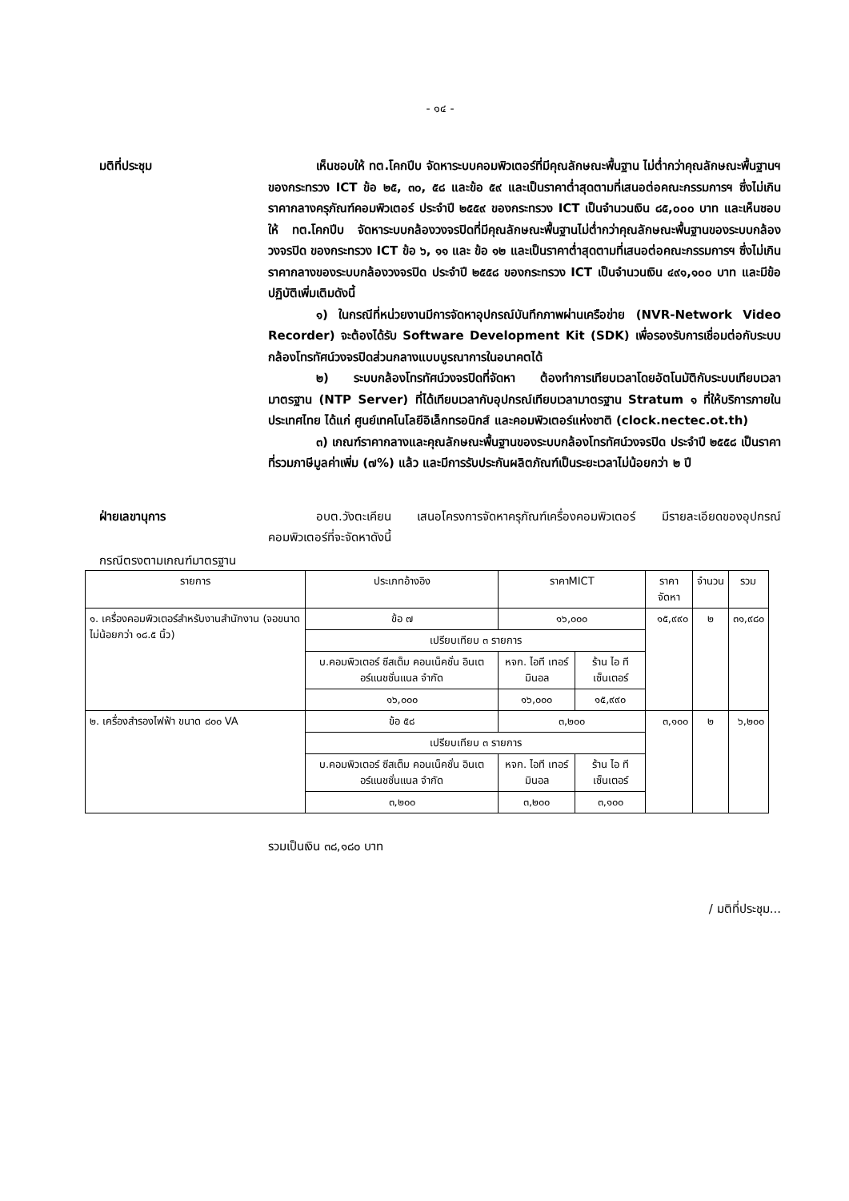- ๑๔ -
มติที่ประชุม เห็นชอบให้ ทต.โคกปีบ จัดหาระบบคอมพิวเตอร์ที่มีคุณลักษณะพื้นฐาน ไม่ต่ำกว่าคุณลักษณะพื้นฐานฯ ของกระทรวง ICT ข้อ ๒๕, ๓๐, ๕๘ และข้อ ๕๙ และเป็นราคาต่ำสุดตามที่เสนอต่อคณะกรรมการฯ ซึ่งไม่เกินราคากลางครุภัณฑ์คอมพิวเตอร์ ประจำปี ๒๕๕๙ ของกระทรวง ICT เป็นจำนวนเงิน ๘๕,๐๐๐ บาท และเห็นชอบให้ ทต.โคกปีบ จัดหาระบบกล้องวงจรปิดที่มีคุณลักษณะพื้นฐานไม่ต่ำกว่าคุณลักษณะพื้นฐานของระบบกล้องวงจรปิด ของกระทรวง ICT ข้อ ๖, ๑๑ และ ข้อ ๑๒ และเป็นราคาต่ำสุดตามที่เสนอต่อคณะกรรมการฯ ซึ่งไม่เกินราคากลางของระบบกล้องวงจรปิด ประจำปี ๒๕๕๘ ของกระทรวง ICT เป็นจำนวนเงิน ๔๙๑,๑๐๐ บาท และมีข้อปฏิบัติเพิ่มเติมดังนี้
๑) ในกรณีที่หน่วยงานมีการจัดหาอุปกรณ์บันทึกภาพผ่านเครือข่าย (NVR-Network Video Recorder) จะต้องได้รับ Software Development Kit (SDK) เพื่อรองรับการเชื่อมต่อกับระบบกล้องโทรทัศน์วงจรปิดส่วนกลางแบบบูรณาการในอนาคตได้
๒) ระบบกล้องโทรทัศน์วงจรปิดที่จัดหา ต้องทำการเทียบเวลาโดยอัตโนมัติกับระบบเทียบเวลามาตรฐาน (NTP Server) ที่ได้เทียบเวลากับอุปกรณ์เทียบเวลามาตรฐาน Stratum ๑ ที่ให้บริการภายในประเทศไทย ได้แก่ ศูนย์เทคโนโลยีอิเล็กทรอนิกส์ และคอมพิวเตอร์แห่งชาติ (clock.nectec.ot.th)
๓) เกณฑ์ราคากลางและคุณลักษณะพื้นฐานของระบบกล้องโทรทัศน์วงจรปิด ประจำปี ๒๕๕๘ เป็นราคาที่รวมภาษีมูลค่าเพิ่ม (๗%) แล้ว และมีการรับประกันผลิตภัณฑ์เป็นระยะเวลาไม่น้อยกว่า ๒ ปี
ฝ่ายเลขานุการ อบต.วังตะเคียน เสนอโครงการจัดหาครุภัณฑ์เครื่องคอมพิวเตอร์ มีรายละเอียดของอุปกรณ์คอมพิวเตอร์ที่จะจัดหาดังนี้
กรณีตรงตามเกณฑ์มาตรฐาน
| รายการ | ประเภทอ้างอิง | ราคาMICT | | ราคาจัดหา | จำนวน | รวม |
| --- | --- | --- | --- | --- | --- | --- |
| ๑. เครื่องคอมพิวเตอร์สำหรับงานสำนักงาน (จอขนาดไม่น้อยกว่า ๑๘.๕ นิ้ว) | ข้อ ๗ | ๑๖,๐๐๐ | | ๑๕,๙๙๐ | ๒ | ๓๑,๙๘๐ |
| | เปรียบเทียบ ๓ รายการ | | | | | |
| | บ.คอมพิวเตอร์ ซีสเต็ม คอนเน็คชั่น อินเตอร์แนชชั่นแนล จำกัด | หจก. ไอที เทอร์มินอล | ร้าน ไอ ที เซ็นเตอร์ | | | |
| | ๑๖,๐๐๐ | ๑๖,๐๐๐ | ๑๕,๙๙๐ | | | |
| ๒. เครื่องสำรองไฟฟ้า ขนาด ๘๐๐ VA | ข้อ ๕๘ | ๓,๒๐๐ | | ๓,๑๐๐ | ๒ | ๖,๒๐๐ |
| | เปรียบเทียบ ๓ รายการ | | | | | |
| | บ.คอมพิวเตอร์ ซีสเต็ม คอนเน็คชั่น อินเตอร์แนชชั่นแนล จำกัด | หจก. ไอที เทอร์มินอล | ร้าน ไอ ที เซ็นเตอร์ | | | |
| | ๓,๒๐๐ | ๓,๒๐๐ | ๓,๑๐๐ | | | |
รวมเป็นเงิน ๓๘,๑๘๐ บาท
/ มติที่ประชุม...